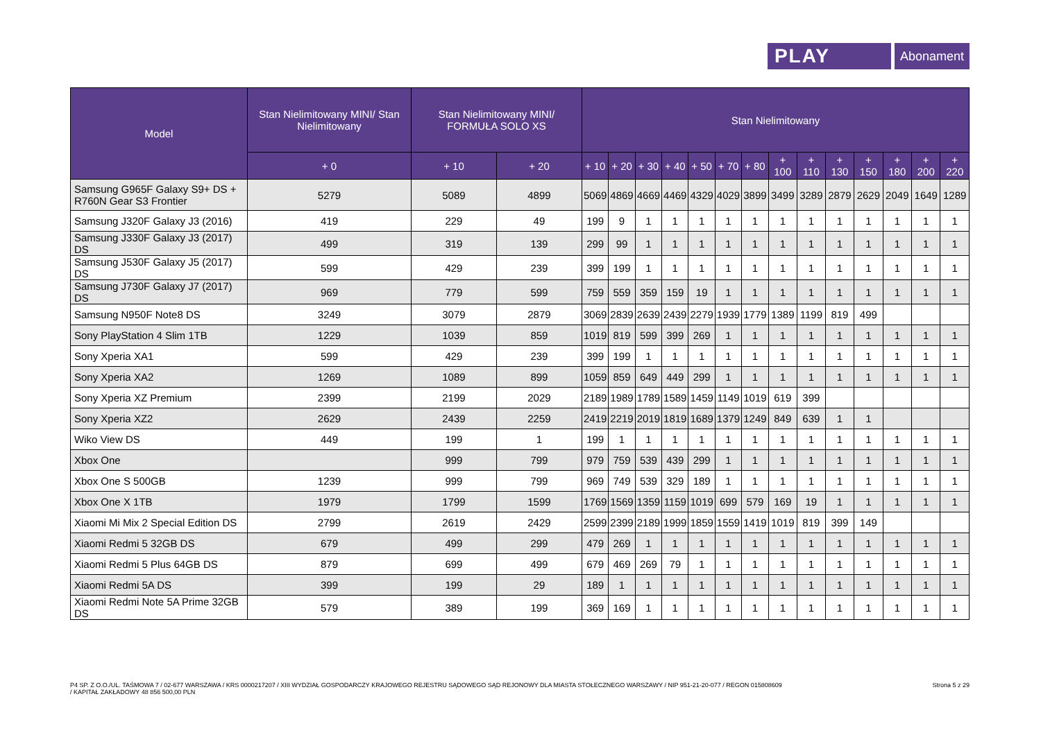PLAY
Abonament
| Model | Stan Nielimitowany MINI/ Stan Nielimitowany | Stan Nielimitowany MINI/ FORMUŁA SOLO XS | | Stan Nielimitowany | | | | | | | | | | | | | |
| --- | --- | --- | --- | --- | --- | --- | --- | --- | --- | --- | --- | --- | --- | --- | --- | --- | --- |
| | + 0 | + 10 | + 20 | + 10 | + 20 | + 30 | + 40 | + 50 | + 70 | + 80 | + 100 | + 110 | + 130 | + 150 | + 180 | + 200 | + 220 |
| Samsung G965F Galaxy S9+ DS + R760N Gear S3 Frontier | 5279 | 5089 | 4899 | 5069 | 4869 | 4669 | 4469 | 4329 | 4029 | 3899 | 3499 | 3289 | 2879 | 2629 | 2049 | 1649 | 1289 |
| Samsung J320F Galaxy J3 (2016) | 419 | 229 | 49 | 199 | 9 | 1 | 1 | 1 | 1 | 1 | 1 | 1 | 1 | 1 | 1 | 1 | 1 |
| Samsung J330F Galaxy J3 (2017) DS | 499 | 319 | 139 | 299 | 99 | 1 | 1 | 1 | 1 | 1 | 1 | 1 | 1 | 1 | 1 | 1 | 1 |
| Samsung J530F Galaxy J5 (2017) DS | 599 | 429 | 239 | 399 | 199 | 1 | 1 | 1 | 1 | 1 | 1 | 1 | 1 | 1 | 1 | 1 | 1 |
| Samsung J730F Galaxy J7 (2017) DS | 969 | 779 | 599 | 759 | 559 | 359 | 159 | 19 | 1 | 1 | 1 | 1 | 1 | 1 | 1 | 1 | 1 |
| Samsung N950F Note8 DS | 3249 | 3079 | 2879 | 3069 | 2839 | 2639 | 2439 | 2279 | 1939 | 1779 | 1389 | 1199 | 819 | 499 | | | |
| Sony PlayStation 4 Slim 1TB | 1229 | 1039 | 859 | 1019 | 819 | 599 | 399 | 269 | 1 | 1 | 1 | 1 | 1 | 1 | 1 | 1 | 1 |
| Sony Xperia XA1 | 599 | 429 | 239 | 399 | 199 | 1 | 1 | 1 | 1 | 1 | 1 | 1 | 1 | 1 | 1 | 1 | 1 |
| Sony Xperia XA2 | 1269 | 1089 | 899 | 1059 | 859 | 649 | 449 | 299 | 1 | 1 | 1 | 1 | 1 | 1 | 1 | 1 | 1 |
| Sony Xperia XZ Premium | 2399 | 2199 | 2029 | 2189 | 1989 | 1789 | 1589 | 1459 | 1149 | 1019 | 619 | 399 | | | | | |
| Sony Xperia XZ2 | 2629 | 2439 | 2259 | 2419 | 2219 | 2019 | 1819 | 1689 | 1379 | 1249 | 849 | 639 | 1 | 1 | | | |
| Wiko View DS | 449 | 199 | 1 | 199 | 1 | 1 | 1 | 1 | 1 | 1 | 1 | 1 | 1 | 1 | 1 | 1 | 1 |
| Xbox One | | 999 | 799 | 979 | 759 | 539 | 439 | 299 | 1 | 1 | 1 | 1 | 1 | 1 | 1 | 1 | 1 |
| Xbox One S 500GB | 1239 | 999 | 799 | 969 | 749 | 539 | 329 | 189 | 1 | 1 | 1 | 1 | 1 | 1 | 1 | 1 | 1 |
| Xbox One X 1TB | 1979 | 1799 | 1599 | 1769 | 1569 | 1359 | 1159 | 1019 | 699 | 579 | 169 | 19 | 1 | 1 | 1 | 1 | 1 |
| Xiaomi Mi Mix 2 Special Edition DS | 2799 | 2619 | 2429 | 2599 | 2399 | 2189 | 1999 | 1859 | 1559 | 1419 | 1019 | 819 | 399 | 149 | | | |
| Xiaomi Redmi 5 32GB DS | 679 | 499 | 299 | 479 | 269 | 1 | 1 | 1 | 1 | 1 | 1 | 1 | 1 | 1 | 1 | 1 | 1 |
| Xiaomi Redmi 5 Plus 64GB DS | 879 | 699 | 499 | 679 | 469 | 269 | 79 | 1 | 1 | 1 | 1 | 1 | 1 | 1 | 1 | 1 | 1 |
| Xiaomi Redmi 5A DS | 399 | 199 | 29 | 189 | 1 | 1 | 1 | 1 | 1 | 1 | 1 | 1 | 1 | 1 | 1 | 1 | 1 |
| Xiaomi Redmi Note 5A Prime 32GB DS | 579 | 389 | 199 | 369 | 169 | 1 | 1 | 1 | 1 | 1 | 1 | 1 | 1 | 1 | 1 | 1 | 1 |
P4 SP. Z O.O./UL. TAŚMOWA 7 / 02-677 WARSZAWA / KRS 0000217207 / XIII WYDZIAŁ GOSPODARCZY KRAJOWEGO REJESTRU SĄDOWEGO SĄD REJONOWY DLA MIASTA STOŁECZNEGO WARSZAWY / NIP 951-21-20-077 / REGON 015808609
/ KAPITAŁ ZAKŁADOWY 48 856 500,00 PLN
Strona 5 z 29